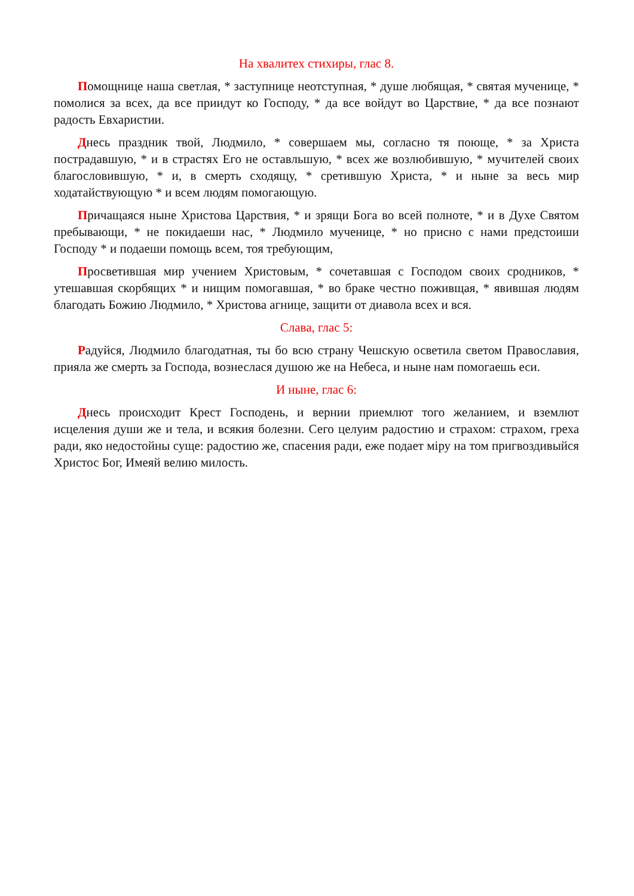На хвалитех стихиры, глас 8.
Помощнице наша светлая, * заступнице неотступная, * душе любящая, * святая мученице, * помолися за всех, да все приидут ко Господу, * да все войдут во Царствие, * да все познают радость Евхаристии.
Днесь праздник твой, Людмило, * совершаем мы, согласно тя поюще, * за Христа пострадавшую, * и в страстях Его не оставльшую, * всех же возлюбившую, * мучителей своих благословившую, * и, в смерть сходящу, * сретившую Христа, * и ныне за весь мир ходатайствующую * и всем людям помогающую.
Причащаяся ныне Христова Царствия, * и зрящи Бога во всей полноте, * и в Духе Святом пребывающи, * не покидаеши нас, * Людмило мученице, * но присно с нами предстоиши Господу * и подаеши помощь всем, тоя требующим,
Просветившая мир учением Христовым, * сочетавшая с Господом своих сродников, * утешавшая скорбящих * и нищим помогавшая, * во браке честно поживщая, * явившая людям благодать Божию Людмило, * Христова агнице, защити от диавола всех и вся.
Слава, глас 5:
Радуйся, Людмило благодатная, ты бо всю страну Чешскую осветила светом Православия, прияла же смерть за Господа, вознеслася душою же на Небеса, и ныне нам помогаешь еси.
И ныне, глас 6:
Днесь происходит Крест Господень, и вернии приемлют того желанием, и вземлют исцеления души же и тела, и всякия болезни. Сего целуим радостию и страхом: страхом, греха ради, яко недостойны суще: радостию же, спасения ради, еже подает міру на том пригвоздивыйся Христос Бог, Имеяй велию милость.